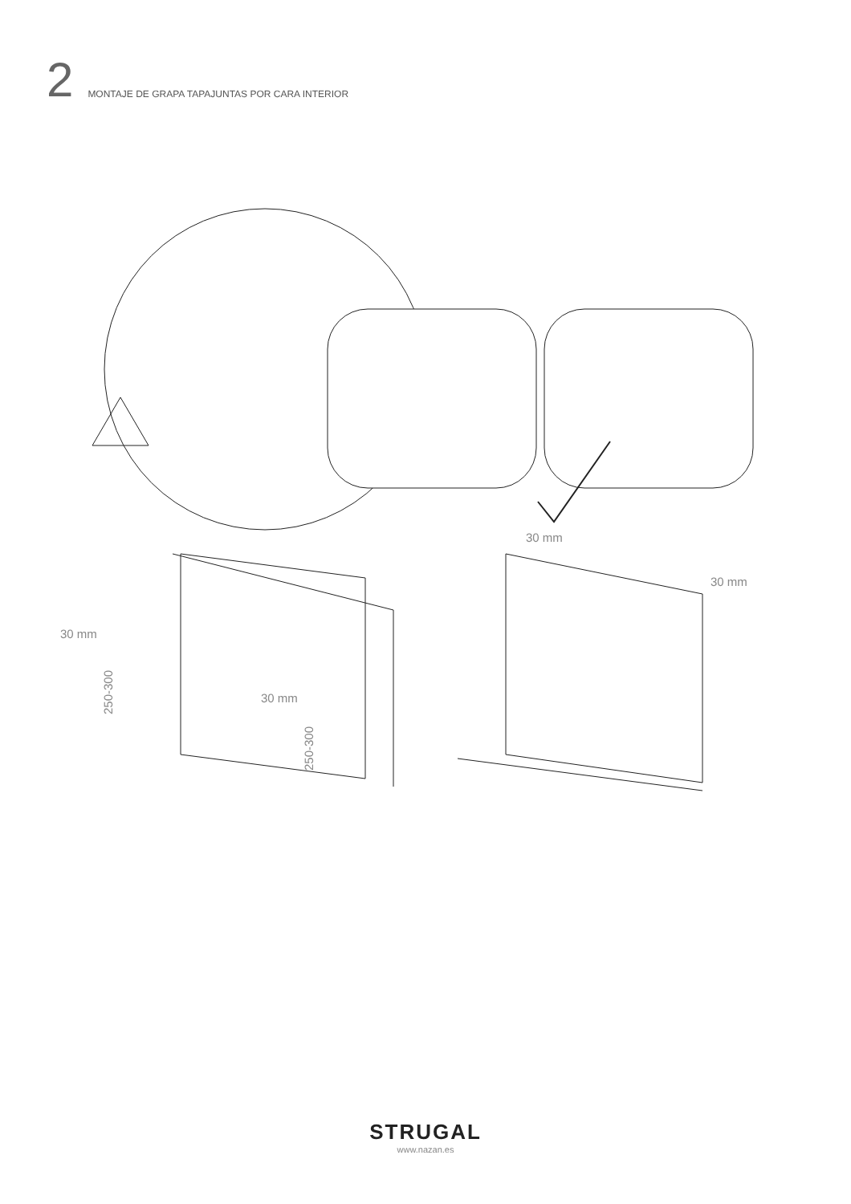2
MONTAJE DE GRAPA TAPAJUNTAS POR CARA INTERIOR
30 mm
30 mm
30 mm
30 mm
250-300
250-300
STRUGAL
www.nazan.es